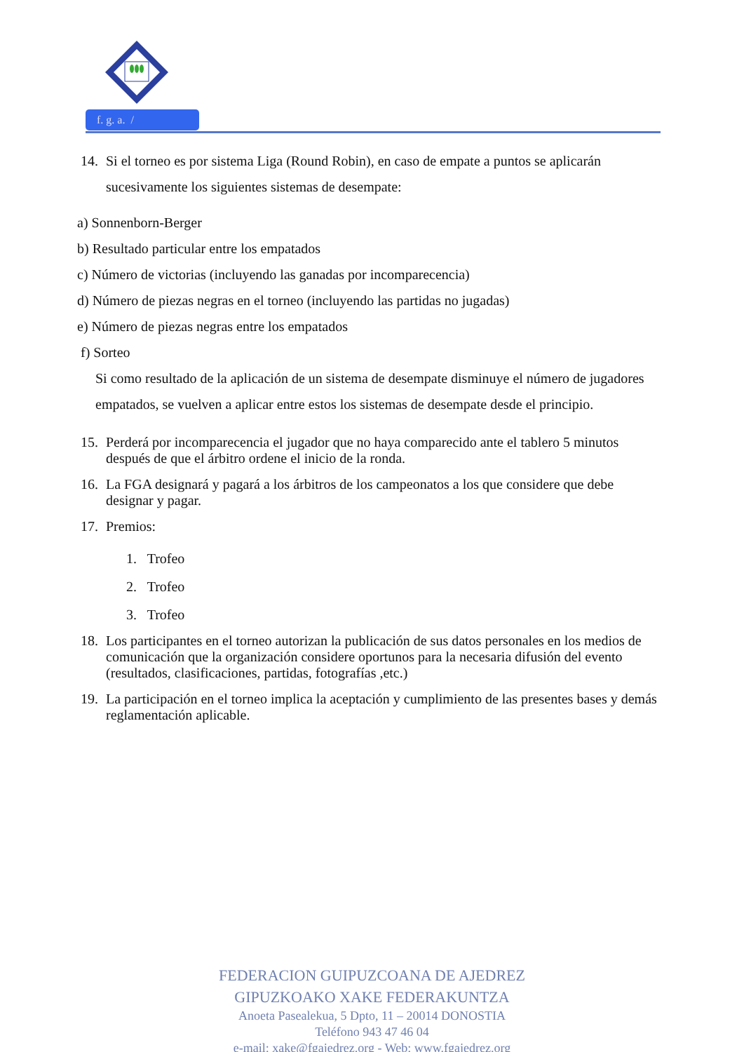f. g. a. /
14. Si el torneo es por sistema Liga (Round Robin), en caso de empate a puntos se aplicarán sucesivamente los siguientes sistemas de desempate:
a) Sonnenborn-Berger
b) Resultado particular entre los empatados
c) Número de victorias (incluyendo las ganadas por incomparecencia)
d) Número de piezas negras en el torneo (incluyendo las partidas no jugadas)
e) Número de piezas negras entre los empatados
f) Sorteo
Si como resultado de la aplicación de un sistema de desempate disminuye el número de jugadores empatados, se vuelven a aplicar entre estos los sistemas de desempate desde el principio.
15. Perderá por incomparecencia el jugador que no haya comparecido ante el tablero 5 minutos después de que el árbitro ordene el inicio de la ronda.
16. La FGA designará y pagará a los árbitros de los campeonatos a los que considere que debe designar y pagar.
17. Premios:
1. Trofeo
2. Trofeo
3. Trofeo
18. Los participantes en el torneo autorizan la publicación de sus datos personales en los medios de comunicación que la organización considere oportunos para la necesaria difusión del evento (resultados, clasificaciones, partidas, fotografías ,etc.)
19. La participación en el torneo implica la aceptación y cumplimiento de las presentes bases y demás reglamentación aplicable.
FEDERACION GUIPUZCOANA DE AJEDREZ
GIPUZKOAKO XAKE FEDERAKUNTZA
Anoeta Pasealekua, 5 Dpto, 11 – 20014 DONOSTIA
Teléfono 943 47 46 04
e-mail: xake@fgajedrez.org - Web: www.fgajedrez.org